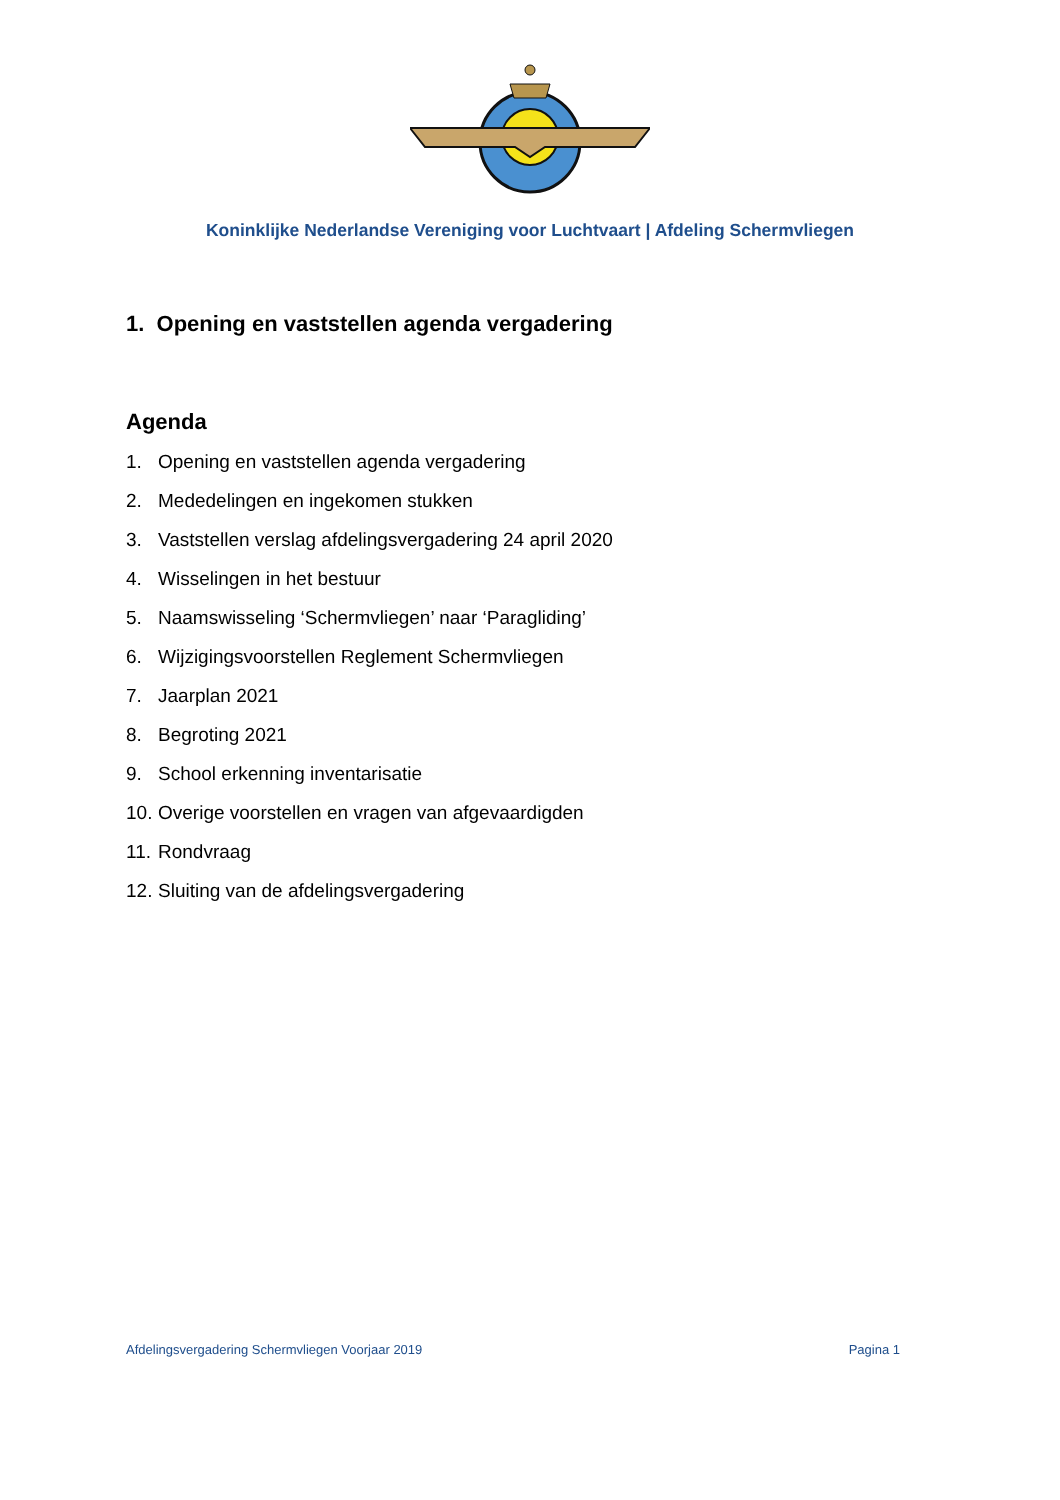Koninklijke Nederlandse Vereniging voor Luchtvaart | Afdeling Schermvliegen
1. Opening en vaststellen agenda vergadering
Agenda
1. Opening en vaststellen agenda vergadering
2. Mededelingen en ingekomen stukken
3. Vaststellen verslag afdelingsvergadering 24 april 2020
4. Wisselingen in het bestuur
5. Naamswisseling ‘Schermvliegen’ naar ‘Paragliding’
6. Wijzigingsvoorstellen Reglement Schermvliegen
7. Jaarplan 2021
8. Begroting 2021
9. School erkenning inventarisatie
10. Overige voorstellen en vragen van afgevaardigden
11. Rondvraag
12. Sluiting van de afdelingsvergadering
Afdelingsvergadering Schermvliegen Voorjaar 2019 Pagina 1